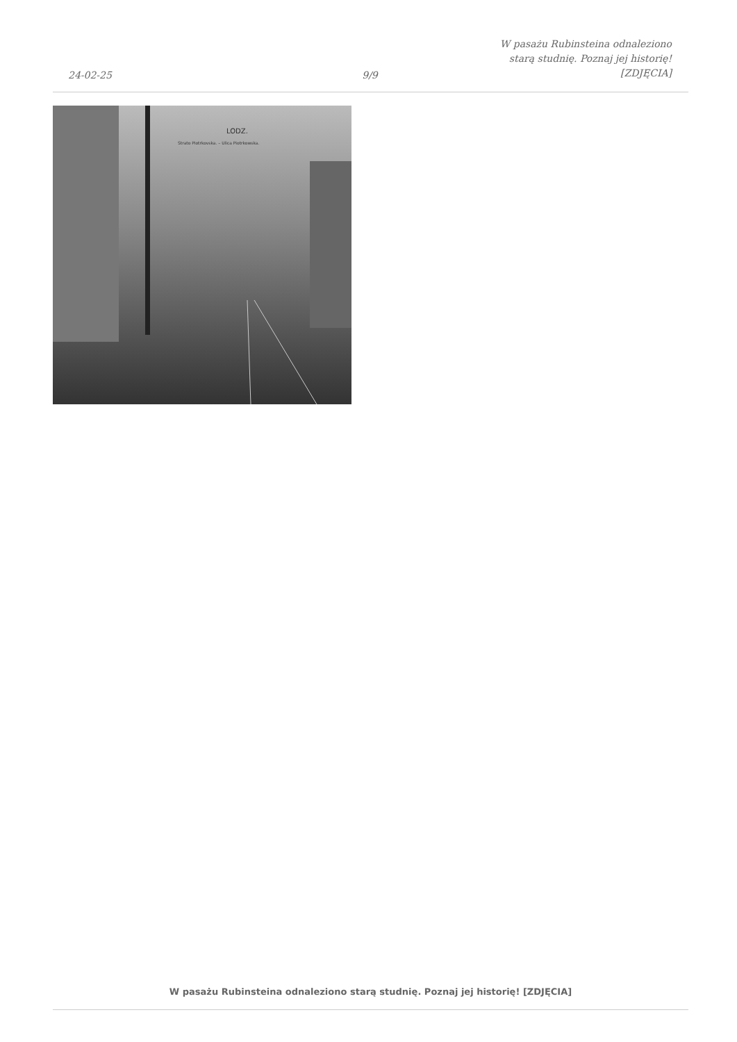24-02-25
9/9
W pasażu Rubinsteina odnaleziono
starą studnię. Poznaj jej historię!
[ZDJĘCIA]
LODZ.
Strato Piotrkovska. – Ulica Piotrkowska.
W pasażu Rubinsteina odnaleziono starą studnię. Poznaj jej historię! [ZDJĘCIA]